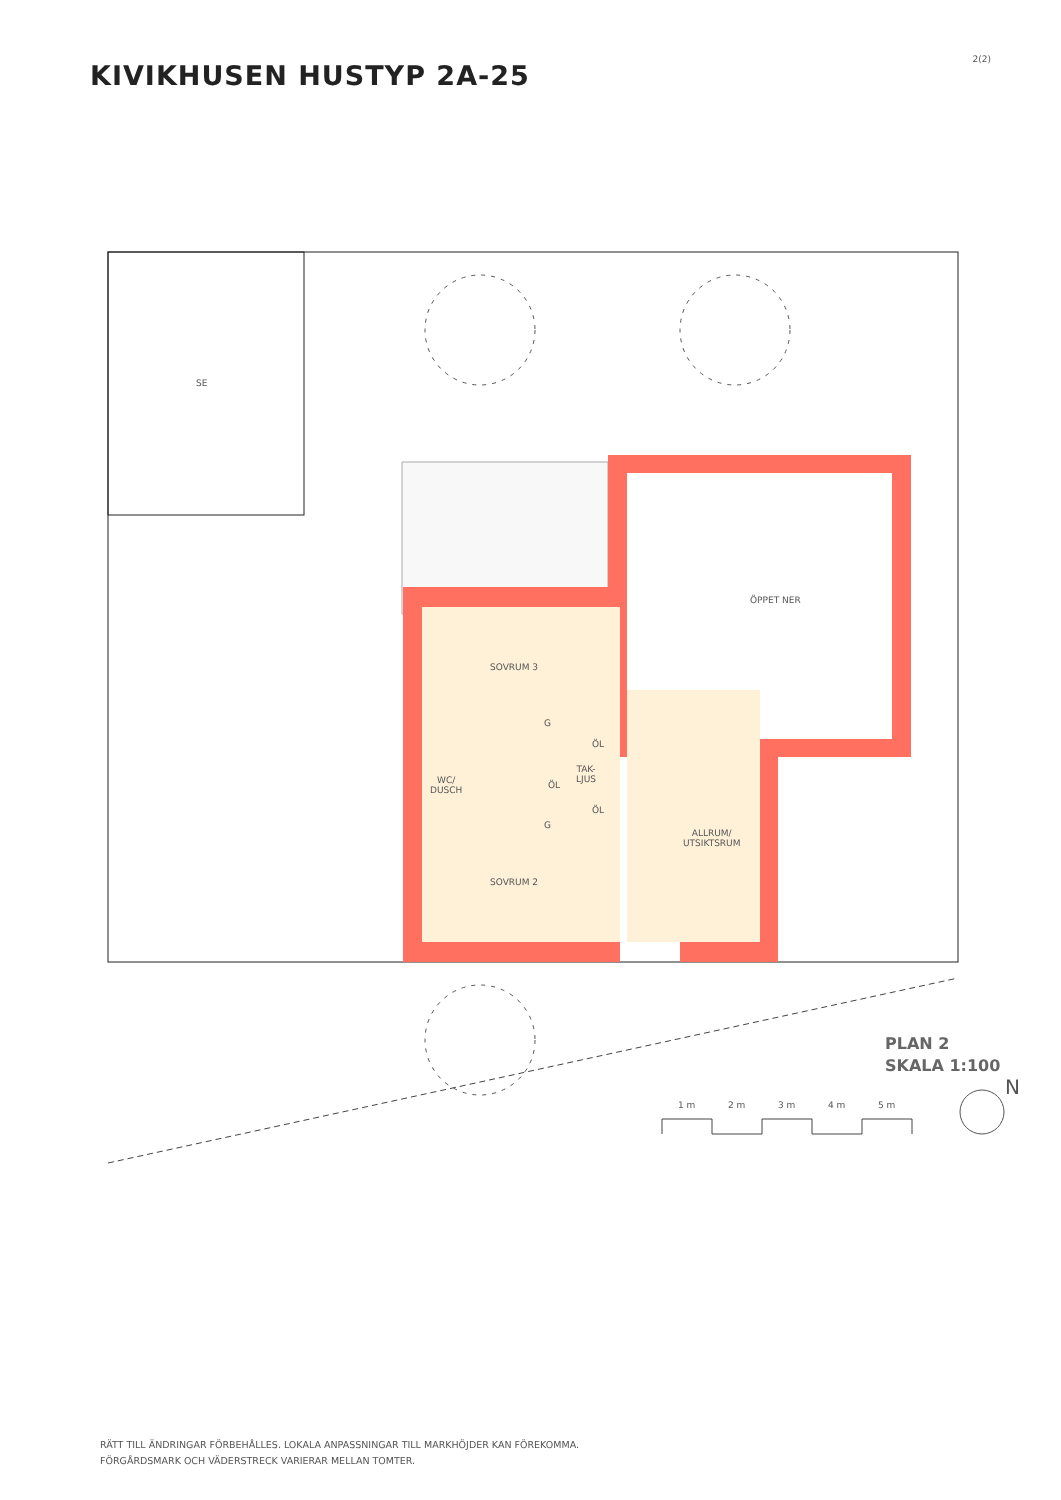2(2)
KIVIKHUSEN HUSTYP 2A-25
SE
SOVRUM 3
WC/
DUSCH
TAK-
LJUS
ÖL
ÖL
ÖL
G
G
SOVRUM 2
ALLRUM/
UTSIKTSRUM
ÖPPET NER
1 m 2 m 3 m 4 m 5 m
N
PLAN 2
SKALA 1:100
RÄTT TILL ÄNDRINGAR FÖRBEHÅLLES. LOKALA ANPASSNINGAR TILL MARKHÖJDER KAN FÖREKOMMA.
FÖRGÅRDSMARK OCH VÄDERSTRECK VARIERAR MELLAN TOMTER.